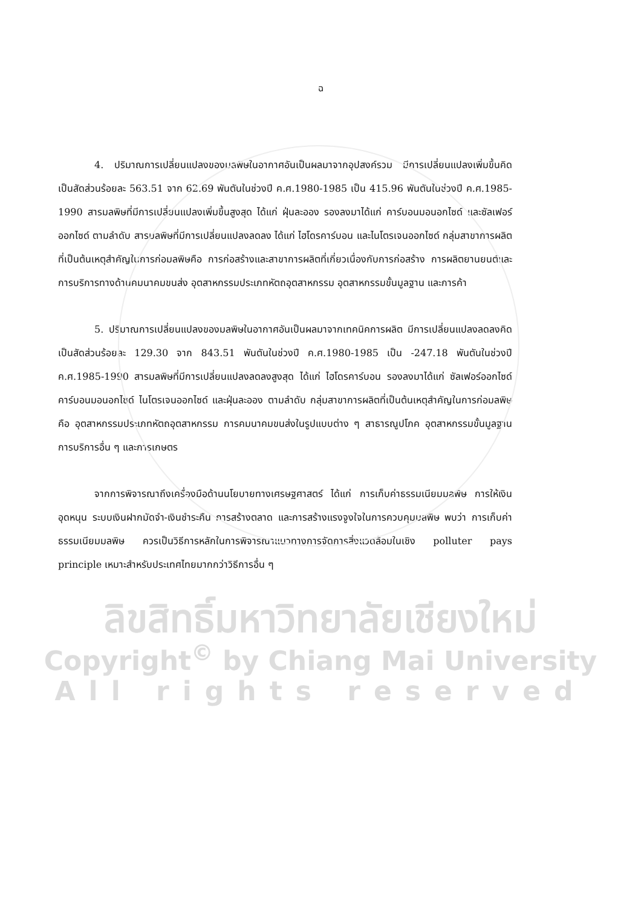ฉ
4. ปริมาณการเปลี่ยนแปลงของมลพิษในอากาศอันเป็นผลมาจากอุปสงค์รวม มีการเปลี่ยนแปลงเพิ่มขึ้นคิดเป็นสัดส่วนร้อยละ 563.51 จาก 62.69 พันตันในช่วงปี ค.ศ.1980-1985 เป็น 415.96 พันตันในช่วงปี ค.ศ.1985-1990 สารมลพิษที่มีการเปลี่ยนแปลงเพิ่มขึ้นสูงสุด ได้แก่ ฝุ่นละออง รองลงมาได้แก่ คาร์บอนมอนอกไซด์ และซัลเฟอร์ออกไซด์ ตามลำดับ สารมลพิษที่มีการเปลี่ยนแปลงลดลง ได้แก่ ไฮโดรคาร์บอน และไนโตรเจนออกไซด์ กลุ่มสาขาการผลิตที่เป็นต้นเหตุสำคัญในการก่อมลพิษคือ การก่อสร้างและสาขาการผลิตที่เกี่ยวเนื่องกับการก่อสร้าง การผลิตยานยนต์และการบริการทางด้านคมนาคมขนส่ง อุตสาหกรรมประเภทหัตถอุตสาหกรรม อุตสาหกรรมขั้นมูลฐาน และการค้า
5. ปริมาณการเปลี่ยนแปลงของมลพิษในอากาศอันเป็นผลมาจากเทคนิคการผลิต มีการเปลี่ยนแปลงลดลงคิดเป็นสัดส่วนร้อยละ 129.30 จาก 843.51 พันตันในช่วงปี ค.ศ.1980-1985 เป็น -247.18 พันตันในช่วงปี ค.ศ.1985-1990 สารมลพิษที่มีการเปลี่ยนแปลงลดลงสูงสุด ได้แก่ ไฮโดรคาร์บอน รองลงมาได้แก่ ซัลเฟอร์ออกไซด์ คาร์บอนมอนอกไซด์ ไนโตรเจนออกไซด์ และฝุ่นละออง ตามลำดับ กลุ่มสาขาการผลิตที่เป็นต้นเหตุสำคัญในการก่อมลพิษคือ อุตสาหกรรมประเภทหัตถอุตสาหกรรม การคมนาคมขนส่งในรูปแบบต่าง ๆ สาธารณูปโภค อุตสาหกรรมขั้นมูลฐาน การบริการอื่น ๆ และการเกษตร
จากการพิจารณาถึงเครื่องมือด้านนโยบายทางเศรษฐศาสตร์ ได้แก่ การเก็บค่าธรรมเนียมมลพิษ การให้เงินอุดหนุน ระบบเงินฝากมัดจำ-เงินชำระคืน การสร้างตลาด และการสร้างแรงจูงใจในการควบคุมมลพิษ พบว่า การเก็บค่าธรรมเนียมมลพิษ ควรเป็นวิธีการหลักในการพิจารณาแนวทางการจัดการสิ่งแวดล้อมในเชิง polluter pays principle เหมาะสำหรับประเทศไทยมากกว่าวิธีการอื่น ๆ
ลิขสิทธิ์มหาวิทยาลัยเชียงใหม่
Copyright<sup>©</sup> by Chiang Mai University
All rights reserved